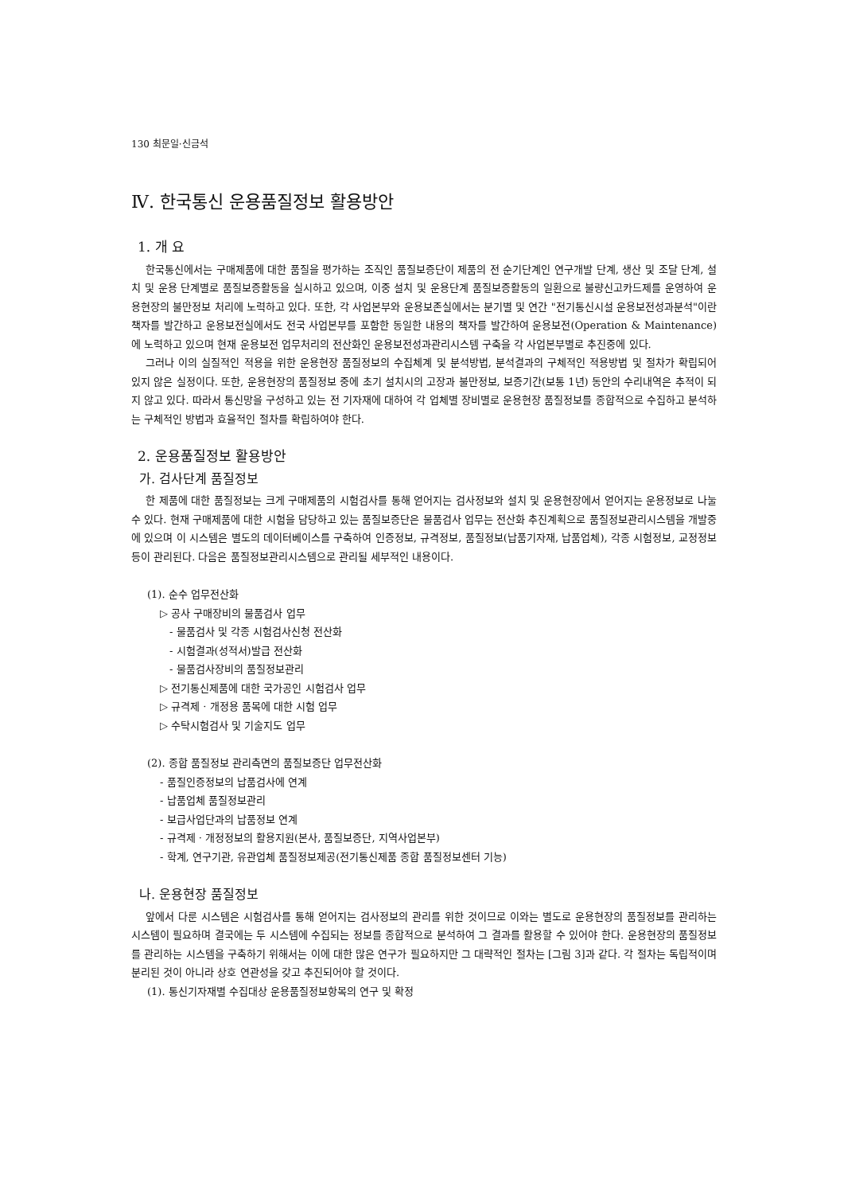130 최문일·신금석
Ⅳ. 한국통신 운용품질정보 활용방안
1. 개 요
한국통신에서는 구매제품에 대한 품질을 평가하는 조직인 품질보증단이 제품의 전 순기단계인 연구개발 단계, 생산 및 조달 단계, 설치 및 운용 단계별로 품질보증활동을 실시하고 있으며, 이중 설치 및 운용단계 품질보증활동의 일환으로 불량신고카드제를 운영하여 운용현장의 불만정보 처리에 노력하고 있다. 또한, 각 사업본부와 운용보존실에서는 분기별 및 연간 "전기통신시설 운용보전성과분석"이란 책자를 발간하고 운용보전실에서도 전국 사업본부를 포함한 동일한 내용의 책자를 발간하여 운용보전(Operation & Maintenance)에 노력하고 있으며 현재 운용보전 업무처리의 전산화인 운용보전성과관리시스템 구축을 각 사업본부별로 추진중에 있다.
그러나 이의 실질적인 적용을 위한 운용현장 품질정보의 수집체계 및 분석방법, 분석결과의 구체적인 적용방법 및 절차가 확립되어 있지 않은 실정이다. 또한, 운용현장의 품질정보 중에 초기 설치시의 고장과 불만정보, 보증기간(보통 1년) 동안의 수리내역은 추적이 되지 않고 있다. 따라서 통신망을 구성하고 있는 전 기자재에 대하여 각 업체별 장비별로 운용현장 품질정보를 종합적으로 수집하고 분석하는 구체적인 방법과 효율적인 절차를 확립하여야 한다.
2. 운용품질정보 활용방안
가. 검사단계 품질정보
한 제품에 대한 품질정보는 크게 구매제품의 시험검사를 통해 얻어지는 검사정보와 설치 및 운용현장에서 얻어지는 운용정보로 나눌 수 있다. 현재 구매제품에 대한 시험을 담당하고 있는 품질보증단은 물품검사 업무는 전산화 추진계획으로 품질정보관리시스템을 개발중에 있으며 이 시스템은 별도의 데이터베이스를 구축하여 인증정보, 규격정보, 품질정보(납품기자재, 납품업체), 각종 시험정보, 교정정보 등이 관리된다. 다음은 품질정보관리시스템으로 관리될 세부적인 내용이다.
(1). 순수 업무전산화
▷ 공사 구매장비의 물품검사 업무
- 물품검사 및 각종 시험검사신청 전산화
- 시험결과(성적서)발급 전산화
- 물품검사장비의 품질정보관리
▷ 전기통신제품에 대한 국가공인 시험검사 업무
▷ 규격제 · 개정용 품목에 대한 시험 업무
▷ 수탁시험검사 및 기술지도 업무
(2). 종합 품질정보 관리측면의 품질보증단 업무전산화
- 품질인증정보의 납품검사에 연계
- 납품업체 품질정보관리
- 보급사업단과의 납품정보 연계
- 규격제 · 개정정보의 활용지원(본사, 품질보증단, 지역사업본부)
- 학계, 연구기관, 유관업체 품질정보제공(전기통신제품 종합 품질정보센터 기능)
나. 운용현장 품질정보
앞에서 다룬 시스템은 시험검사를 통해 얻어지는 검사정보의 관리를 위한 것이므로 이와는 별도로 운용현장의 품질정보를 관리하는 시스템이 필요하며 결국에는 두 시스템에 수집되는 정보를 종합적으로 분석하여 그 결과를 활용할 수 있어야 한다. 운용현장의 품질정보를 관리하는 시스템을 구축하기 위해서는 이에 대한 많은 연구가 필요하지만 그 대략적인 절차는 [그림 3]과 같다. 각 절차는 독립적이며 분리된 것이 아니라 상호 연관성을 갖고 추진되어야 할 것이다.
(1). 통신기자재별 수집대상 운용품질정보항목의 연구 및 확정